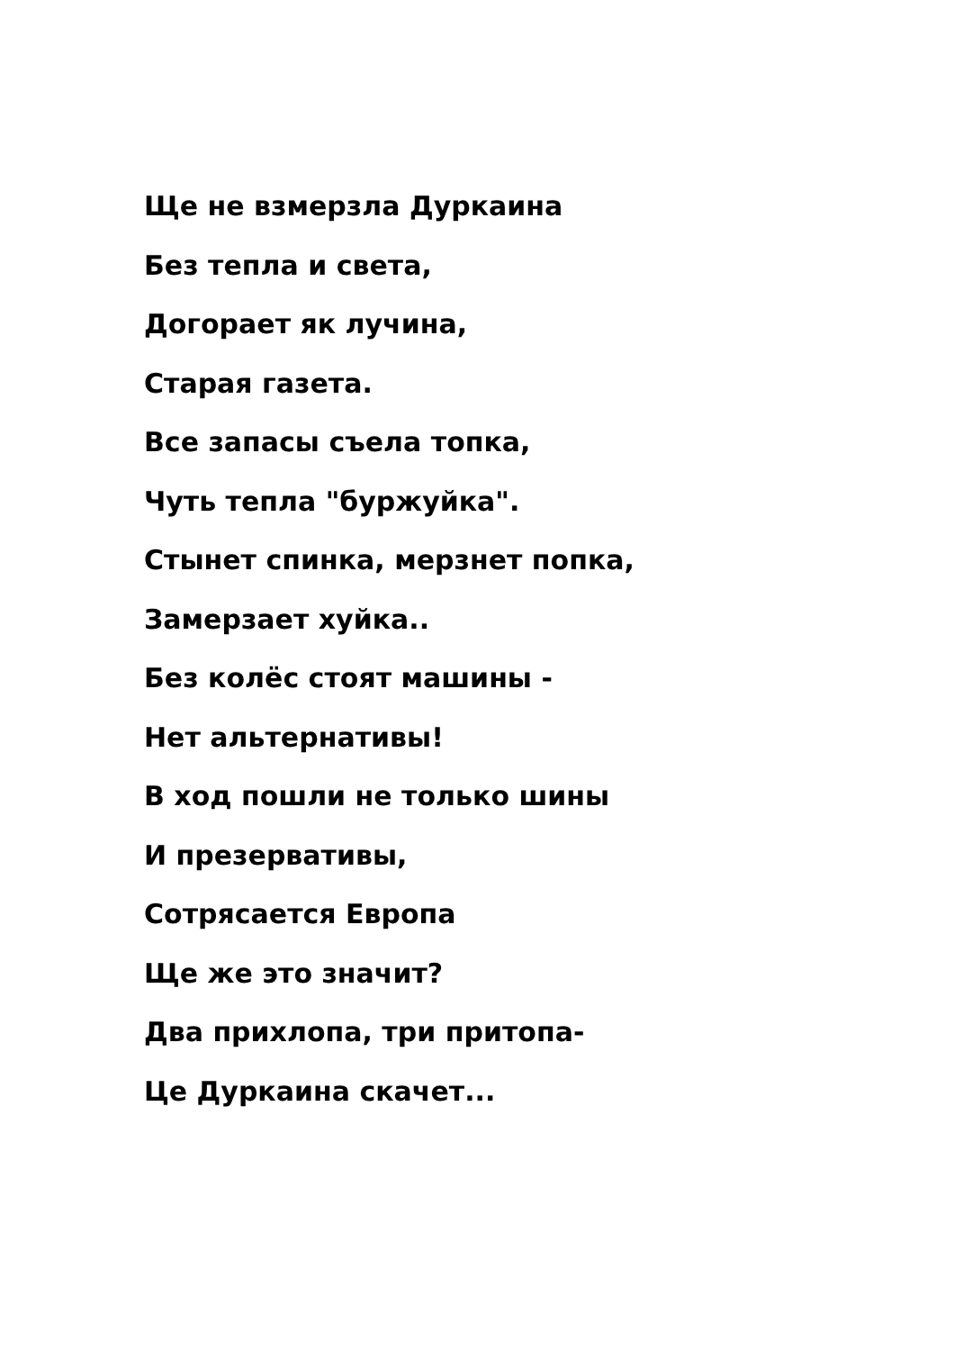Ще не взмерзла Дуркаина
Без тепла и света,
Догорает як лучина,
Старая газета.
Все запасы съела топка,
Чуть тепла "буржуйка".
Стынет спинка, мерзнет попка,
Замерзает хуйка..
Без колёс стоят машины -
Нет альтернативы!
В ход пошли не только шины
И презервативы,
Сотрясается Европа
Ще же это значит?
Два прихлопа, три притопа-
Це Дуркаина скачет...